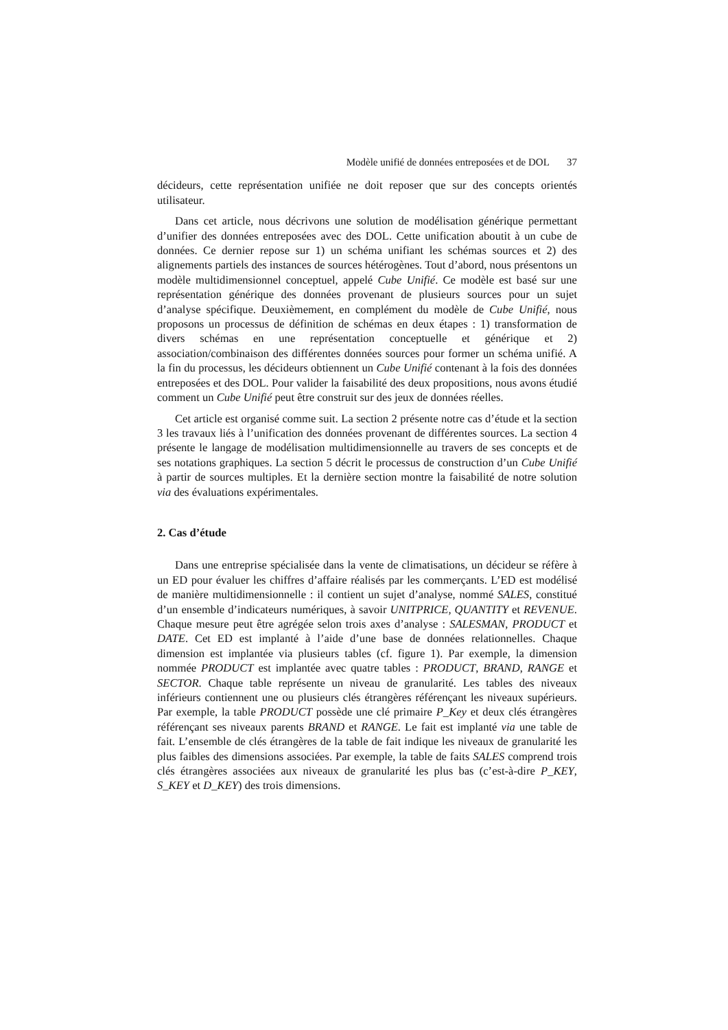Modèle unifié de données entreposées et de DOL 37
décideurs, cette représentation unifiée ne doit reposer que sur des concepts orientés utilisateur.
Dans cet article, nous décrivons une solution de modélisation générique permettant d’unifier des données entreposées avec des DOL. Cette unification aboutit à un cube de données. Ce dernier repose sur 1) un schéma unifiant les schémas sources et 2) des alignements partiels des instances de sources hétérogènes. Tout d’abord, nous présentons un modèle multidimensionnel conceptuel, appelé Cube Unifié. Ce modèle est basé sur une représentation générique des données provenant de plusieurs sources pour un sujet d’analyse spécifique. Deuxièmement, en complément du modèle de Cube Unifié, nous proposons un processus de définition de schémas en deux étapes : 1) transformation de divers schémas en une représentation conceptuelle et générique et 2) association/combinaison des différentes données sources pour former un schéma unifié. A la fin du processus, les décideurs obtiennent un Cube Unifié contenant à la fois des données entreposées et des DOL. Pour valider la faisabilité des deux propositions, nous avons étudié comment un Cube Unifié peut être construit sur des jeux de données réelles.
Cet article est organisé comme suit. La section 2 présente notre cas d’étude et la section 3 les travaux liés à l’unification des données provenant de différentes sources. La section 4 présente le langage de modélisation multidimensionnelle au travers de ses concepts et de ses notations graphiques. La section 5 décrit le processus de construction d’un Cube Unifié à partir de sources multiples. Et la dernière section montre la faisabilité de notre solution via des évaluations expérimentales.
2. Cas d’étude
Dans une entreprise spécialisée dans la vente de climatisations, un décideur se réfère à un ED pour évaluer les chiffres d’affaire réalisés par les commerçants. L’ED est modélisé de manière multidimensionnelle : il contient un sujet d’analyse, nommé SALES, constitué d’un ensemble d’indicateurs numériques, à savoir UNITPRICE, QUANTITY et REVENUE. Chaque mesure peut être agrégée selon trois axes d’analyse : SALESMAN, PRODUCT et DATE. Cet ED est implanté à l’aide d’une base de données relationnelles. Chaque dimension est implantée via plusieurs tables (cf. figure 1). Par exemple, la dimension nommée PRODUCT est implantée avec quatre tables : PRODUCT, BRAND, RANGE et SECTOR. Chaque table représente un niveau de granularité. Les tables des niveaux inférieurs contiennent une ou plusieurs clés étrangères référençant les niveaux supérieurs. Par exemple, la table PRODUCT possède une clé primaire P_Key et deux clés étrangères référençant ses niveaux parents BRAND et RANGE. Le fait est implanté via une table de fait. L’ensemble de clés étrangères de la table de fait indique les niveaux de granularité les plus faibles des dimensions associées. Par exemple, la table de faits SALES comprend trois clés étrangères associées aux niveaux de granularité les plus bas (c’est-à-dire P_KEY, S_KEY et D_KEY) des trois dimensions.